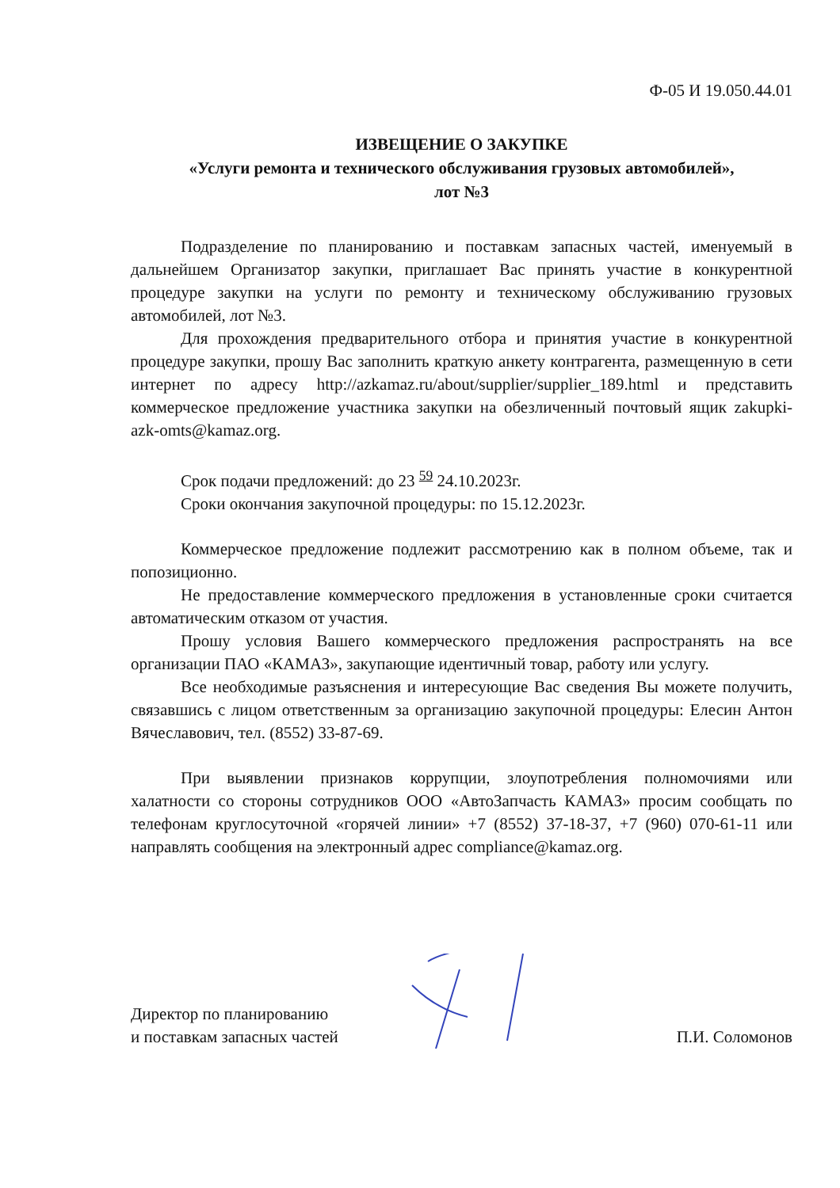Ф-05 И 19.050.44.01
ИЗВЕЩЕНИЕ О ЗАКУПКЕ
«Услуги ремонта и технического обслуживания грузовых автомобилей»,
лот №3
Подразделение по планированию и поставкам запасных частей, именуемый в дальнейшем Организатор закупки, приглашает Вас принять участие в конкурентной процедуре закупки на услуги по ремонту и техническому обслуживанию грузовых автомобилей, лот №3.
Для прохождения предварительного отбора и принятия участие в конкурентной процедуре закупки, прошу Вас заполнить краткую анкету контрагента, размещенную в сети интернет по адресу http://azkamaz.ru/about/supplier/supplier_189.html и представить коммерческое предложение участника закупки на обезличенный почтовый ящик zakupki-azk-omts@kamaz.org.
Срок подачи предложений: до 23 <sup>59</sup> 24.10.2023г.
Сроки окончания закупочной процедуры: по 15.12.2023г.
Коммерческое предложение подлежит рассмотрению как в полном объеме, так и попозиционно.
Не предоставление коммерческого предложения в установленные сроки считается автоматическим отказом от участия.
Прошу условия Вашего коммерческого предложения распространять на все организации ПАО «КАМАЗ», закупающие идентичный товар, работу или услугу.
Все необходимые разъяснения и интересующие Вас сведения Вы можете получить, связавшись с лицом ответственным за организацию закупочной процедуры: Елесин Антон Вячеславович, тел. (8552) 33-87-69.
При выявлении признаков коррупции, злоупотребления полномочиями или халатности со стороны сотрудников ООО «АвтоЗапчасть КАМАЗ» просим сообщать по телефонам круглосуточной «горячей линии» +7 (8552) 37-18-37, +7 (960) 070-61-11 или направлять сообщения на электронный адрес compliance@kamaz.org.
Директор по планированию
и поставкам запасных частей
П.И. Соломонов